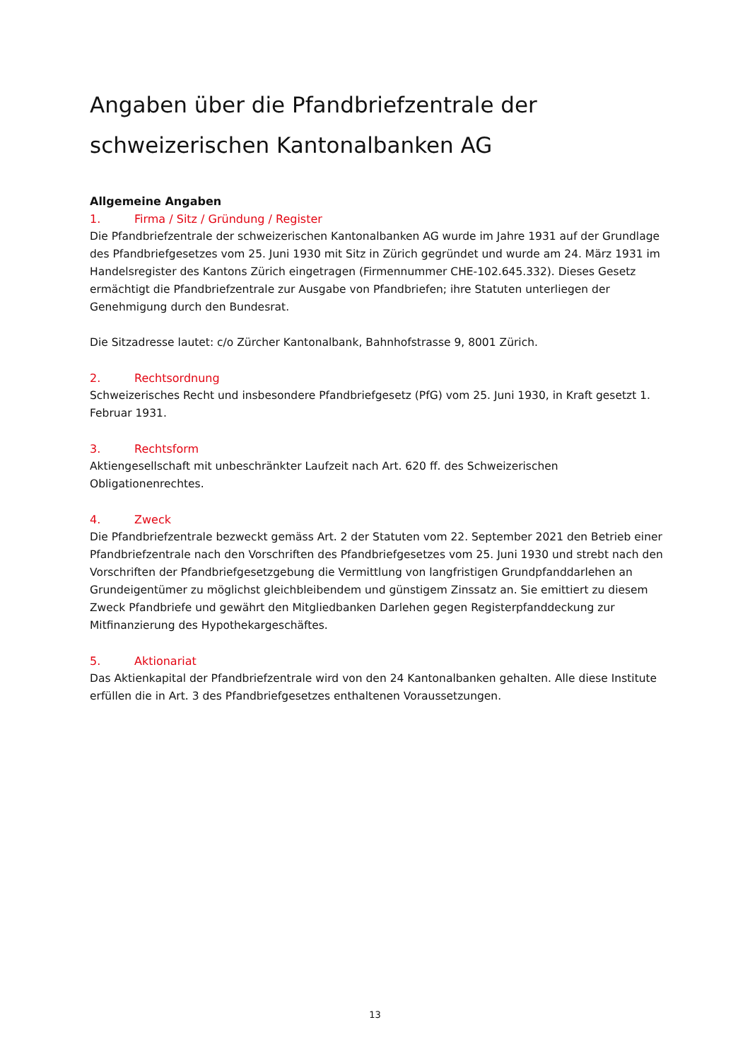Angaben über die Pfandbriefzentrale der schweizerischen Kantonalbanken AG
Allgemeine Angaben
1. Firma / Sitz / Gründung / Register
Die Pfandbriefzentrale der schweizerischen Kantonalbanken AG wurde im Jahre 1931 auf der Grundlage des Pfandbriefgesetzes vom 25. Juni 1930 mit Sitz in Zürich gegründet und wurde am 24. März 1931 im Handelsregister des Kantons Zürich eingetragen (Firmennummer CHE-102.645.332). Dieses Gesetz ermächtigt die Pfandbriefzentrale zur Ausgabe von Pfandbriefen; ihre Statuten unterliegen der Genehmigung durch den Bundesrat.
Die Sitzadresse lautet: c/o Zürcher Kantonalbank, Bahnhofstrasse 9, 8001 Zürich.
2. Rechtsordnung
Schweizerisches Recht und insbesondere Pfandbriefgesetz (PfG) vom 25. Juni 1930, in Kraft gesetzt 1. Februar 1931.
3. Rechtsform
Aktiengesellschaft mit unbeschränkter Laufzeit nach Art. 620 ff. des Schweizerischen Obligationenrechtes.
4. Zweck
Die Pfandbriefzentrale bezweckt gemäss Art. 2 der Statuten vom 22. September 2021 den Betrieb einer Pfandbriefzentrale nach den Vorschriften des Pfandbriefgesetzes vom 25. Juni 1930 und strebt nach den Vorschriften der Pfandbriefgesetzgebung die Vermittlung von langfristigen Grundpfanddarlehen an Grundeigentümer zu möglichst gleichbleibendem und günstigem Zinssatz an. Sie emittiert zu diesem Zweck Pfandbriefe und gewährt den Mitgliedbanken Darlehen gegen Registerpfanddeckung zur Mitfinanzierung des Hypothekargeschäftes.
5. Aktionariat
Das Aktienkapital der Pfandbriefzentrale wird von den 24 Kantonalbanken gehalten. Alle diese Institute erfüllen die in Art. 3 des Pfandbriefgesetzes enthaltenen Voraussetzungen.
13